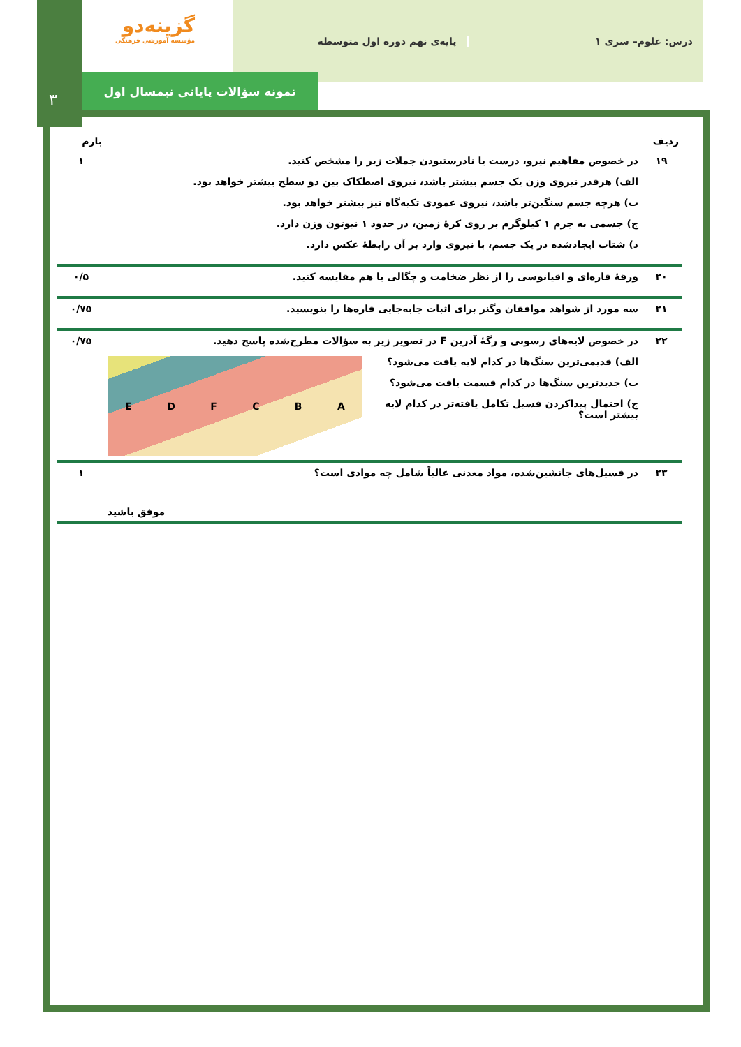۳
گزینه‌دو
مؤسسه آموزشی فرهنگی
درس: علوم– سری ۱ پایه‌ی نهم دوره اول متوسطه
نمونه سؤالات پایانی نیمسال اول
| ردیف | | بارم |
| --- | --- | --- |
| ۱۹ | در خصوص مفاهیم نیرو، درست یا نادرست بودن جملات زیر را مشخص کنید. الف) هرقدر نیروی وزن یک جسم بیشتر باشد، نیروی اصطکاک بین دو سطح بیشتر خواهد بود. ب) هرچه جسم سنگین‌تر باشد، نیروی عمودی تکیه‌گاه نیز بیشتر خواهد بود. ج) جسمی به جرم ۱ کیلوگرم بر روی کرهٔ زمین، در حدود ۱ نیوتون وزن دارد. د) شتاب ایجادشده در یک جسم، با نیروی وارد بر آن رابطهٔ عکس دارد. | ۱ |
| ۲۰ | ورقهٔ قاره‌ای و اقیانوسی را از نظر ضخامت و چگالی با هم مقایسه کنید. | ۰/۵ |
| ۲۱ | سه مورد از شواهد موافقان وگنر برای اثبات جابه‌جایی قاره‌ها را بنویسید. | ۰/۷۵ |
| ۲۲ | در خصوص لایه‌های رسوبی و رگهٔ آذرین F در تصویر زیر به سؤالات مطرح‌شده پاسخ دهید. E D F C B A الف) قدیمی‌ترین سنگ‌ها در کدام لایه یافت می‌شود؟ ب) جدیدترین سنگ‌ها در کدام قسمت یافت می‌شود؟ ج) احتمال پیداکردن فسیل تکامل یافته‌تر در کدام لایه بیشتر است؟ | ۰/۷۵ |
| ۲۳ | در فسیل‌های جانشین‌شده، مواد معدنی غالباً شامل چه موادی است؟ موفق باشید | ۱ |